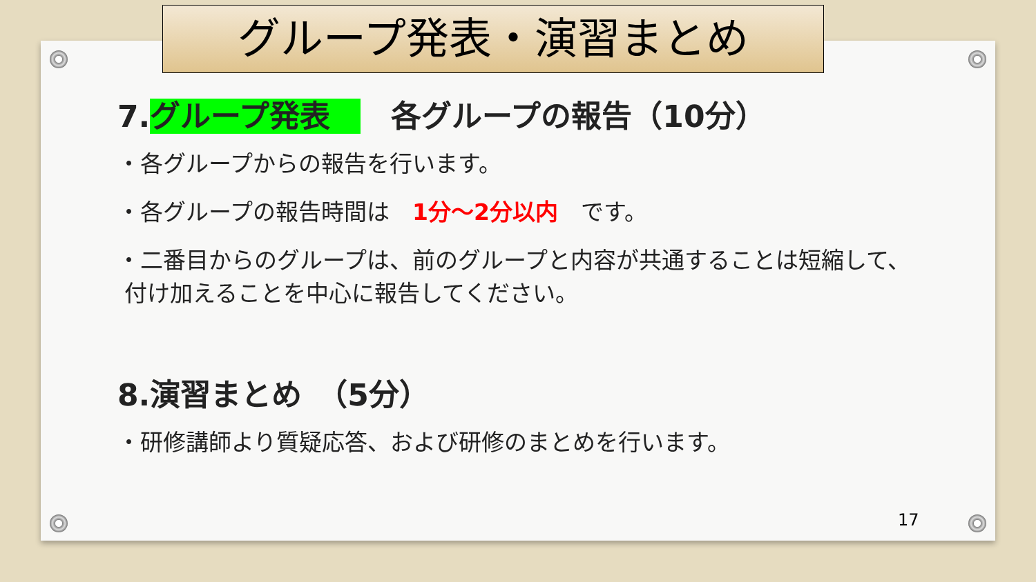グループ発表・演習まとめ
7.グループ発表　　各グループの報告（10分）
・各グループからの報告を行います。
・各グループの報告時間は　1分～2分以内　です。
・二番目からのグループは、前のグループと内容が共通することは短縮して、
付け加えることを中心に報告してください。
8.演習まとめ　（5分）
・研修講師より質疑応答、および研修のまとめを行います。
17